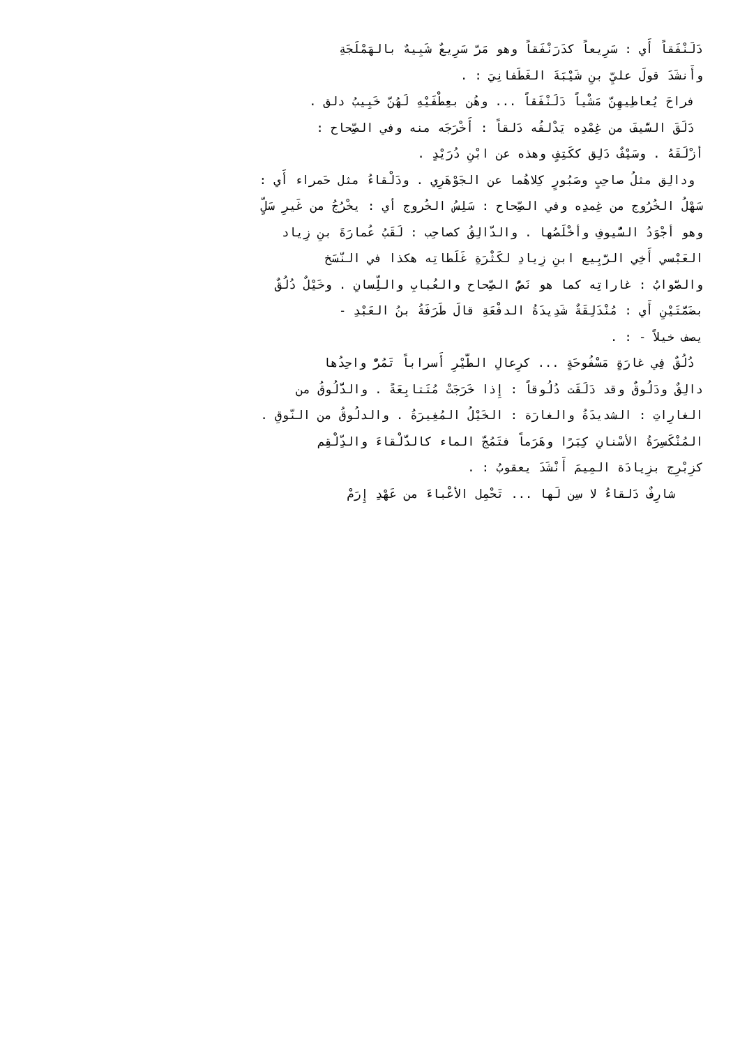دَلَنْفَقاً أَي : سَرِيعاً كدَرَنْفَقاً وهو مَرّ سَرِيعٌ شَبِيهٌ بالهَمْلَجَةِ
وأَنشَدَ قولَ عليِّ بنِ شَيْبَةَ الغَطَفانِيَ : .
فراحَ يُعاطِيهِنّ مَشْياً دَلَنْفَقاً ... وهُن بعِطْفَيْهِ لَهُنّ خَبِيبُ دلق .
دَلَقَ السَّيفَ من غِمْدِه يَدْلقُه دَلقاً : أَخْرَجَه منه وفي الصِّحاح :
أزْلَقَهُ . وسَيْفٌ دَلِق ككَتِفٍ وهذه عن ابْنِ دُرَيْدٍ .
ودالِق مثلُ صاحِبٍ وصَبُورٍ كِلاهُما عن الجَوْهَرِي . ودَلْقاءُ مثل حَمراء أَي :
سَهْلُ الخُرُوج من غِمدِه وفي الصِّحاح : سَلِسُ الخُروج أي : يخْرُجُ من غَيرِ سَلٍّ
وهو أجْوَدُ السُّيوفِ وأخْلَصُها . والدّالِقُ كصاحِب : لَقَبُ عُمارَةَ بنِ زِياد
العَبْسي أَخِي الرَّبِيع ابنِ زِيادِ لكَثْرَةِ غَلَطاتِه هكذا في النّسَخ
والصَّوابُ : غاراتِه كما هو نَصُّ الصِّحاح والعُبابِ واللِّسانِ . وخَيْلٌ دُلُقٌ
بضَمَّتَيْنِ أَي : مُنْدَلِقَةٌ شَدِيدَةُ الدفْعَةِ قالَ طَرَفَةُ بنُ العَبْدِ -
يصف خيلاً - : .
دُلُقٌ فِي غارَةٍ مَسْفُوحَةٍ ... كرِعالِ الطَّيْرِ أَسراباً تَمُرّْ واحِدُها
دالِقٌ ودَلُوقٌ وقد دَلَقَت دُلُوقاً : إِذا خَرَجَتْ مُتَتابِعَةً . والدَّلُوقُ من
الغارِاتِ : الشديدَةُ والغارَة : الخَيْلُ المُغِيرَةُ . والدلُوقُ من النّوقِ .
المُنْكَسِرَةُ الأسْنانِ كِبَرًا وهَرَماً فتَمُجّ الماء كالدَّلْقاءَ والدِّلْقِم
كزِبْرِج بزِيادَة المِيمَ أَنْشَدَ يعقوبُ : .
شارِفٌ دَلقاءُ لا سِن لَها ... تَحْمِل الأعْباءَ من عَهْدِ إِرَمْ